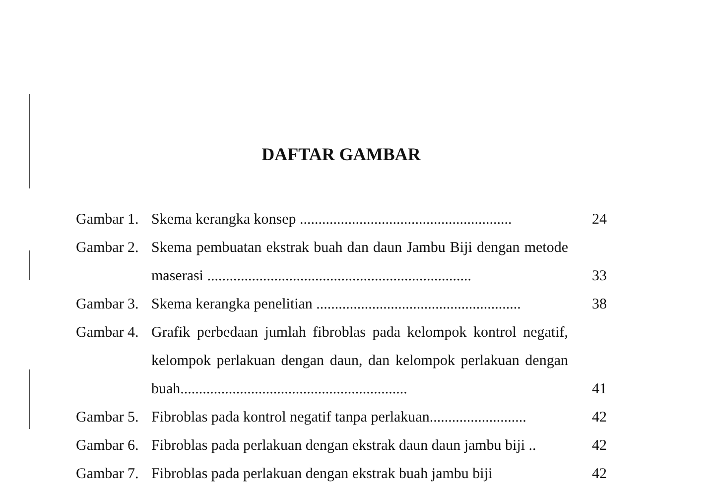DAFTAR GAMBAR
Gambar 1.
Skema kerangka konsep .........................................................
24
Gambar 2.
Skema pembuatan ekstrak buah dan daun Jambu Biji dengan metode maserasi .......................................................................
33
Gambar 3.
Skema kerangka penelitian .......................................................
38
Gambar 4.
Grafik perbedaan jumlah fibroblas pada kelompok kontrol negatif, kelompok perlakuan dengan daun, dan kelompok perlakuan dengan buah.............................................................
41
Gambar 5.
Fibroblas pada kontrol negatif tanpa perlakuan..........................
42
Gambar 6.
Fibroblas pada perlakuan dengan ekstrak daun daun jambu biji ..
42
Gambar 7.
Fibroblas pada perlakuan dengan ekstrak buah jambu biji
42